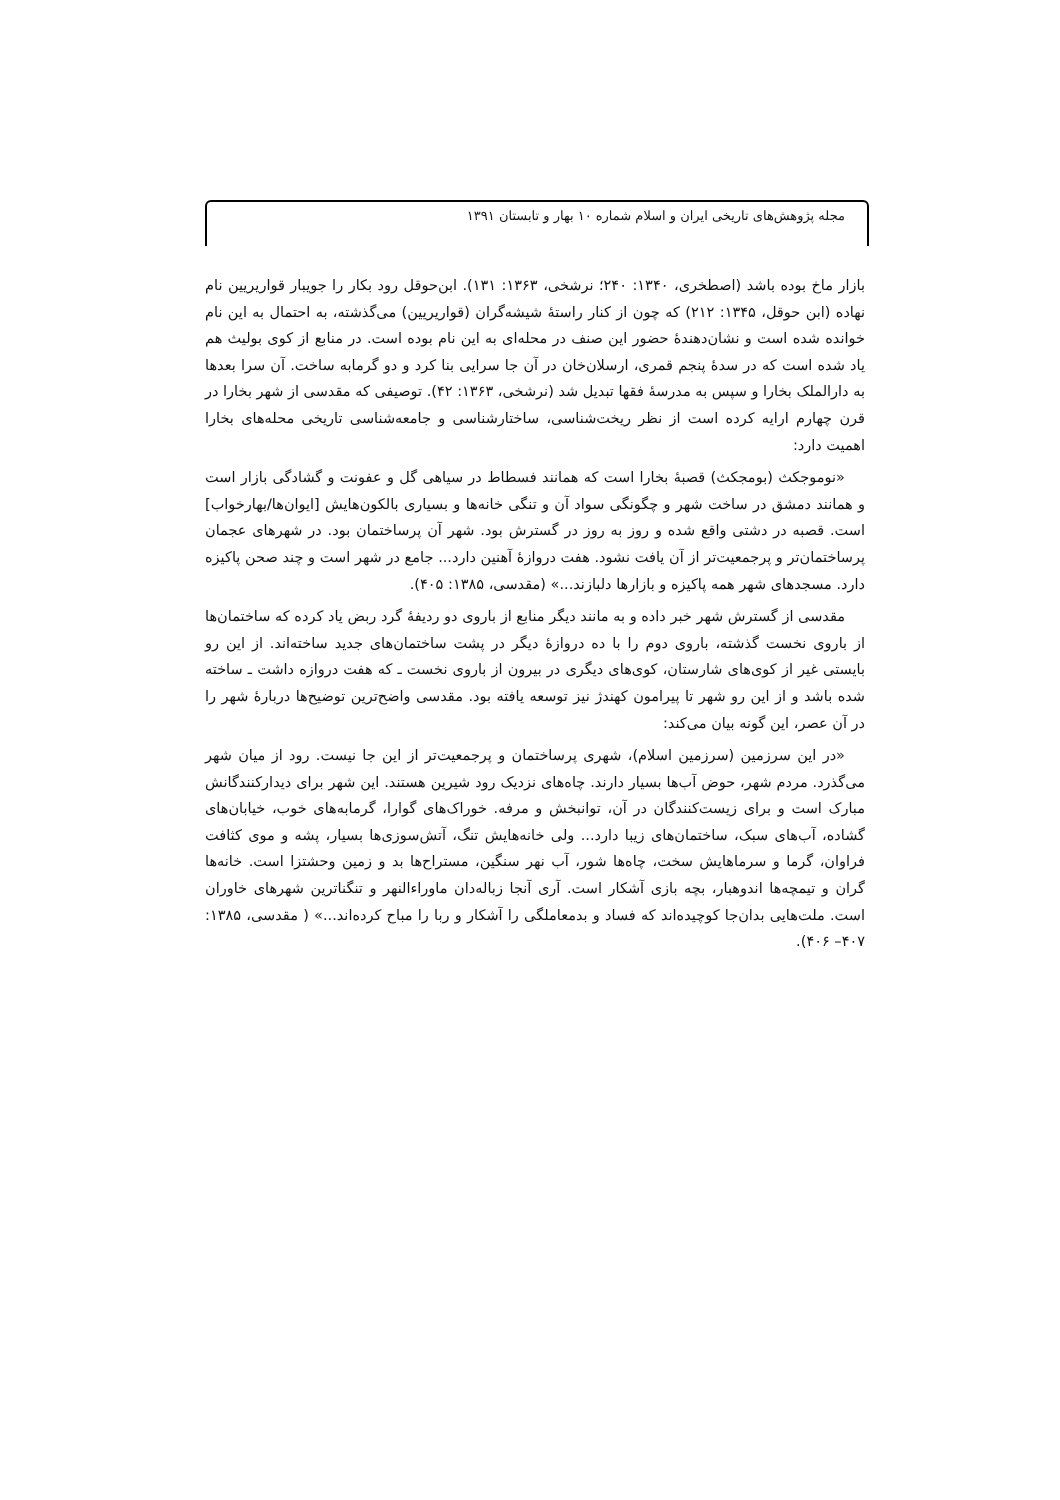مجله پژوهش‌های تاریخی ایران و اسلام شماره ۱۰ بهار و تابستان ۱۳۹۱
بازار ماخ بوده باشد (اصطخری، ۱۳۴۰: ۲۴۰؛ نرشخی، ۱۳۶۳: ۱۳۱). ابن‌حوقل رود بکار را جویبار قواریریین نام نهاده (ابن حوقل، ۱۳۴۵: ۲۱۲) که چون از کنار راستهٔ شیشه‌گران (قواریریین) می‌گذشته، به احتمال به این نام خوانده شده است و نشان‌دهندهٔ حضور این صنف در محله‌ای به این نام بوده است. در منابع از کوی بولیث هم یاد شده است که در سدهٔ پنجم قمری، ارسلان‌خان در آن جا سرایی بنا کرد و دو گرمابه ساخت. آن سرا بعدها به دارالملک بخارا و سپس به مدرسهٔ فقها تبدیل شد (نرشخی، ۱۳۶۳: ۴۲). توصیفی که مقدسی از شهر بخارا در قرن چهارم ارایه کرده است از نظر ریخت‌شناسی، ساختارشناسی و جامعه‌شناسی تاریخی محله‌های بخارا اهمیت دارد:
«نوموجکث (بومجکث) قصبهٔ بخارا است که همانند فسطاط در سیاهی گل و عفونت و گشادگی بازار است و همانند دمشق در ساخت شهر و چگونگی سواد آن و تنگی خانه‌ها و بسیاری بالکون‌هایش [ایوان‌ها/بهارخواب] است. قصبه در دشتی واقع شده و روز به روز در گسترش بود. شهر آن پرساختمان بود. در شهرهای عجمان پرساختمان‌تر و پرجمعیت‌تر از آن یافت نشود. هفت دروازهٔ آهنین دارد... جامع در شهر است و چند صحن پاکیزه دارد. مسجدهای شهر همه پاکیزه و بازارها دلبازند...» (مقدسی، ۱۳۸۵: ۴۰۵).
مقدسی از گسترش شهر خبر داده و به مانند دیگر منابع از باروی دو ردیفهٔ گرد ربض یاد کرده که ساختمان‌ها از باروی نخست گذشته، باروی دوم را با ده دروازهٔ دیگر در پشت ساختمان‌های جدید ساخته‌اند. از این رو بایستی غیر از کوی‌های شارستان، کوی‌های دیگری در بیرون از باروی نخست ـ که هفت دروازه داشت ـ ساخته شده باشد و از این رو شهر تا پیرامون کهندژ نیز توسعه یافته بود. مقدسی واضح‌ترین توضیح‌ها دربارهٔ شهر را در آن عصر، این گونه بیان می‌کند:
«در این سرزمین (سرزمین اسلام)، شهری پرساختمان و پرجمعیت‌تر از این جا نیست. رود از میان شهر می‌گذرد. مردم شهر، حوض آب‌ها بسیار دارند. چاه‌های نزدیک رود شیرین هستند. این شهر برای دیدارکنندگانش مبارک است و برای زیست‌کنندگان در آن، توانبخش و مرفه. خوراک‌های گوارا، گرمابه‌های خوب، خیابان‌های گشاده، آب‌های سبک، ساختمان‌های زیبا دارد... ولی خانه‌هایش تنگ، آتش‌سوزی‌ها بسیار، پشه و موی کثافت فراوان، گرما و سرماهایش سخت، چاه‌ها شور، آب نهر سنگین، مستراح‌ها بد و زمین وحشتزا است. خانه‌ها گران و تیمچه‌ها اندوهبار، بچه بازی آشکار است. آری آنجا زباله‌دان ماوراءالنهر و تنگناترین شهرهای خاوران است. ملت‌هایی بدان‌جا کوچیده‌اند که فساد و بدمعاملگی را آشکار و ربا را مباح کرده‌اند...» ( مقدسی، ۱۳۸۵: ۴۰۷– ۴۰۶).